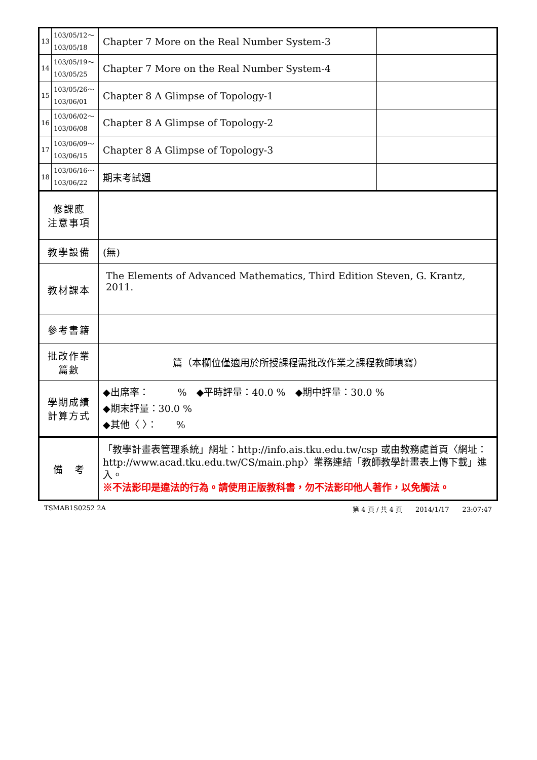| 13 | 103/05/12～ 103/05/18 | Chapter 7 More on the Real Number System-3 | |
| 14 | 103/05/19～ 103/05/25 | Chapter 7 More on the Real Number System-4 | |
| 15 | 103/05/26～ 103/06/01 | Chapter 8 A Glimpse of Topology-1 | |
| 16 | 103/06/02～ 103/06/08 | Chapter 8 A Glimpse of Topology-2 | |
| 17 | 103/06/09～ 103/06/15 | Chapter 8 A Glimpse of Topology-3 | |
| 18 | 103/06/16～ 103/06/22 | 期末考試週 | |
| 修課應 注意事項 | | | |
| 教學設備 | | (無) | |
| 教材課本 | | The Elements of Advanced Mathematics, Third Edition Steven, G. Krantz, 2011. | |
| 參考書籍 | | | |
| 批改作業 篇數 | | 篇（本欄位僅適用於所授課程需批改作業之課程教師填寫） | |
| 學期成績 計算方式 | | ◆出席率： % ◆平時評量：40.0 % ◆期中評量：30.0 % ◆期末評量：30.0 % ◆其他〈 〉： % | |
| 備 考 | | 「教學計畫表管理系統」網址： http://info.ais.tku.edu.tw/csp 或由教務處首頁〈網址： http://www.acad.tku.edu.tw/CS/main.php 〉業務連結「教師教學計畫表上傳下載」進入。 ※不法影印是違法的行為。請使用正版教科書，勿不法影印他人著作，以免觸法。 | |
TSMAB1S0252 2A 第 4 頁 / 共 4 頁　　2014/1/17　　23:07:47